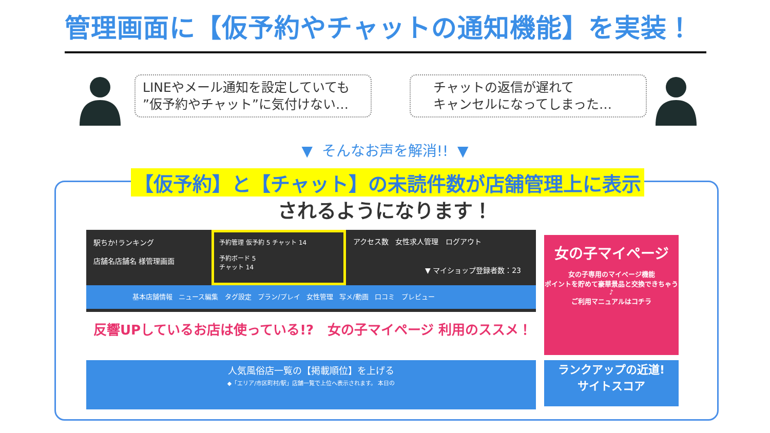管理画面に【仮予約やチャットの通知機能】を実装！
LINEやメール通知を設定していても
”仮予約やチャット”に気付けない…
チャットの返信が遅れて
キャンセルになってしまった…
▼ そんなお声を解消!! ▼
【仮予約】と【チャット】の未読件数が店舗管理上に表示
されるようになります！
駅ちか!ランキング
店舗名店舗名 様管理画面
予約管理 仮予約 5 チャット 14
予約ボード 5
チャット 14
アクセス数 女性求人管理 ログアウト
▼ マイショップ登録者数：23
基本店舗情報 ニュース編集 タグ設定 プラン/プレイ 女性管理 写メ/動画 口コミ プレビュー
反響UPしているお店は使っている!? 女の子マイページ 利用のススメ！
人気風俗店一覧の【掲載順位】を上げる
◆「エリア/市区町村/駅」店舗一覧で上位へ表示されます。 本日の
女の子マイページ
女の子専用のマイページ機能
ポイントを貯めて豪華景品と交換できちゃう♪
ご利用マニュアルはコチラ
ランクアップの近道!
サイトスコア